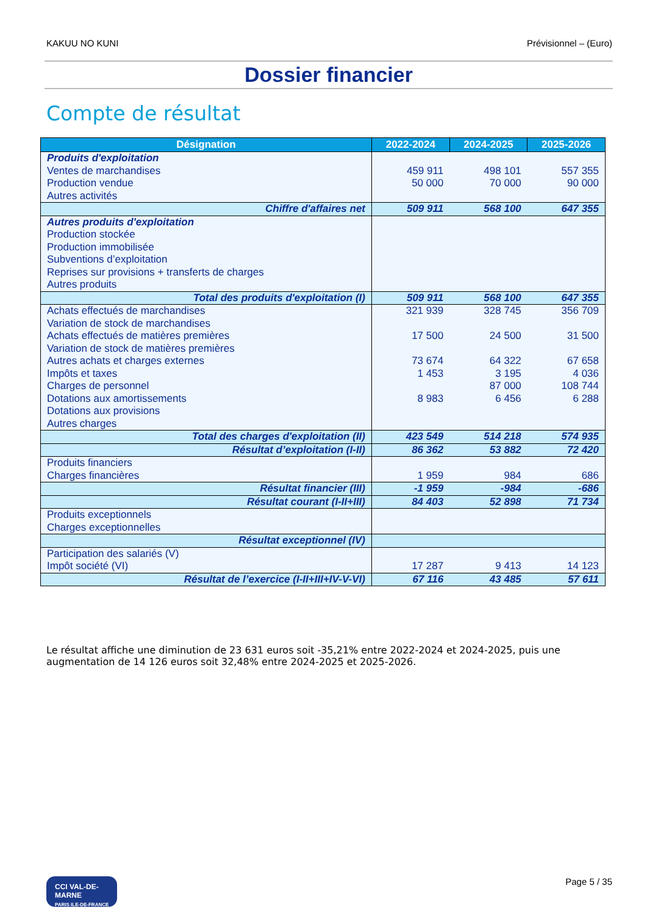KAKUU NO KUNI Prévisionnel – (Euro)
Dossier financier
Compte de résultat
| Désignation | 2022-2024 | 2024-2025 | 2025-2026 |
| --- | --- | --- | --- |
| Produits d'exploitation Ventes de marchandises Production vendue Autres activités | 459 911 50 000 | 498 101 70 000 | 557 355 90 000 |
| Chiffre d'affaires net | 509 911 | 568 100 | 647 355 |
| Autres produits d'exploitation Production stockée Production immobilisée Subventions d’exploitation Reprises sur provisions + transferts de charges Autres produits | | | |
| Total des produits d'exploitation (I) | 509 911 | 568 100 | 647 355 |
| Achats effectués de marchandises Variation de stock de marchandises Achats effectués de matières premières Variation de stock de matières premières Autres achats et charges externes Impôts et taxes Charges de personnel Dotations aux amortissements Dotations aux provisions Autres charges | 321 939 17 500 73 674 1 453 8 983 | 328 745 24 500 64 322 3 195 87 000 6 456 | 356 709 31 500 67 658 4 036 108 744 6 288 |
| Total des charges d'exploitation (II) | 423 549 | 514 218 | 574 935 |
| Résultat d’exploitation (I-II) | 86 362 | 53 882 | 72 420 |
| Produits financiers Charges financières | 1 959 | 984 | 686 |
| Résultat financier (III) | -1 959 | -984 | -686 |
| Résultat courant (I-II+III) | 84 403 | 52 898 | 71 734 |
| Produits exceptionnels Charges exceptionnelles | | | |
| Résultat exceptionnel (IV) | | | |
| Participation des salariés (V) Impôt société (VI) | 17 287 | 9 413 | 14 123 |
| Résultat de l’exercice (I-II+III+IV-V-VI) | 67 116 | 43 485 | 57 611 |
Le résultat affiche une diminution de 23 631 euros soit -35,21% entre 2022-2024 et 2024-2025, puis une augmentation de 14 126 euros soit 32,48% entre 2024-2025 et 2025-2026.
CCI VAL-DE-MARNE
PARIS ILE-DE-FRANCE
Page 5 / 35